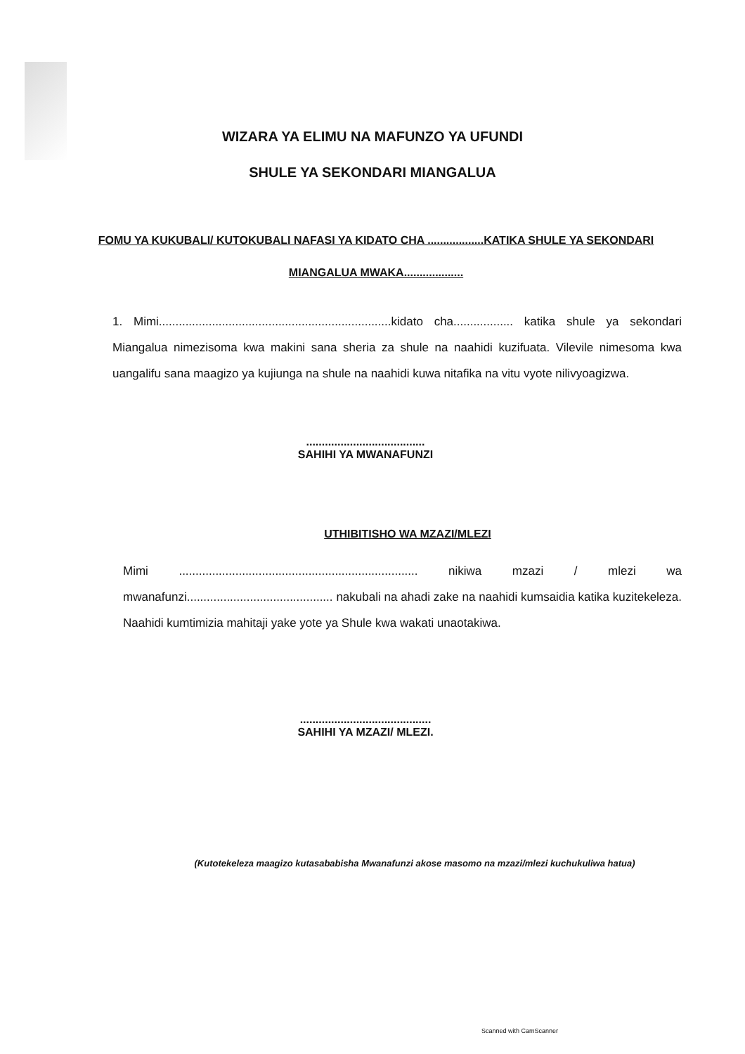WIZARA YA ELIMU NA MAFUNZO YA UFUNDI
SHULE YA SEKONDARI MIANGALUA
FOMU YA KUKUBALI/ KUTOKUBALI NAFASI YA KIDATO CHA ..................KATIKA SHULE YA SEKONDARI MIANGALUA MWAKA...................
1. Mimi......................................................................kidato cha.................. katika shule ya sekondari Miangalua nimezisoma kwa makini sana sheria za shule na naahidi kuzifuata. Vilevile nimesoma kwa uangalifu sana maagizo ya kujiunga na shule na naahidi kuwa nitafika na vitu vyote nilivyoagizwa.
......................................
SAHIHI YA MWANAFUNZI
UTHIBITISHO WA MZAZI/MLEZI
Mimi ........................................................................ nikiwa mzazi / mlezi wa mwanafunzi............................................ nakubali na ahadi zake na naahidi kumsaidia katika kuzitekeleza. Naahidi kumtimizia mahitaji yake yote ya Shule kwa wakati unaotakiwa.
..........................................
SAHIHI YA MZAZI/ MLEZI.
(Kutotekeleza maagizo kutasababisha Mwanafunzi akose masomo na mzazi/mlezi kuchukuliwa hatua)
Scanned with CamScanner